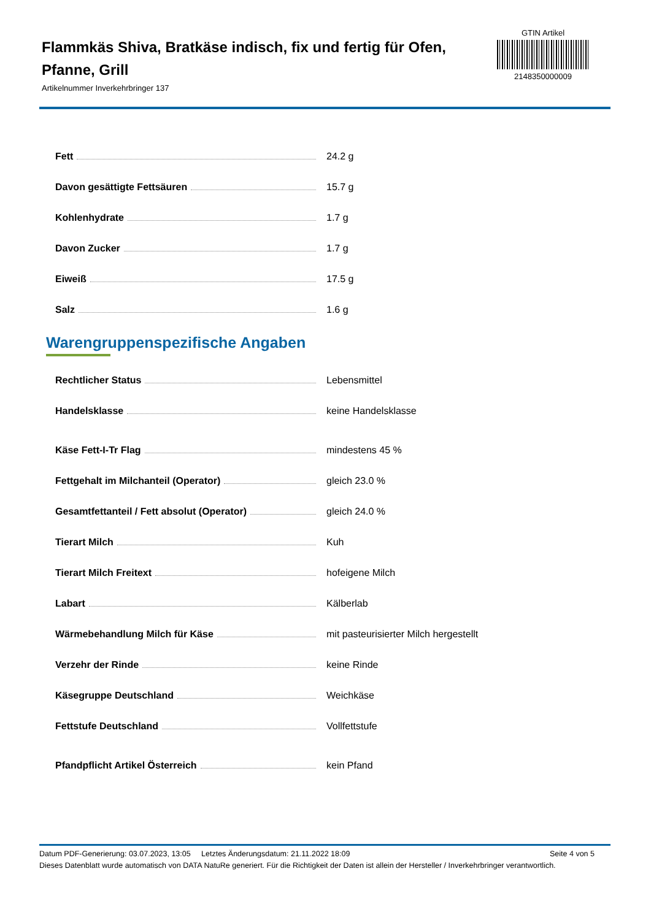Flammkäs Shiva, Bratkäse indisch, fix und fertig für Ofen, Pfanne, Grill
Artikelnummer Inverkehrbringer 137
GTIN Artikel
2148350000009
| Fett | 24.2 g |
| Davon gesättigte Fettsäuren | 15.7 g |
| Kohlenhydrate | 1.7 g |
| Davon Zucker | 1.7 g |
| Eiweiß | 17.5 g |
| Salz | 1.6 g |
Warengruppenspezifische Angaben
| Rechtlicher Status | Lebensmittel |
| Handelsklasse | keine Handelsklasse |
| Käse Fett-I-Tr Flag | mindestens 45 % |
| Fettgehalt im Milchanteil (Operator) | gleich 23.0 % |
| Gesamtfettanteil / Fett absolut (Operator) | gleich 24.0 % |
| Tierart Milch | Kuh |
| Tierart Milch Freitext | hofeigene Milch |
| Labart | Kälberlab |
| Wärmebehandlung Milch für Käse | mit pasteurisierter Milch hergestellt |
| Verzehr der Rinde | keine Rinde |
| Käsegruppe Deutschland | Weichkäse |
| Fettstufe Deutschland | Vollfettstufe |
| Pfandpflicht Artikel Österreich | kein Pfand |
Datum PDF-Generierung: 03.07.2023, 13:05 Letztes Änderungsdatum: 21.11.2022 18:09 Seite 4 von 5
Dieses Datenblatt wurde automatisch von DATA NatuRe generiert. Für die Richtigkeit der Daten ist allein der Hersteller / Inverkehrbringer verantwortlich.